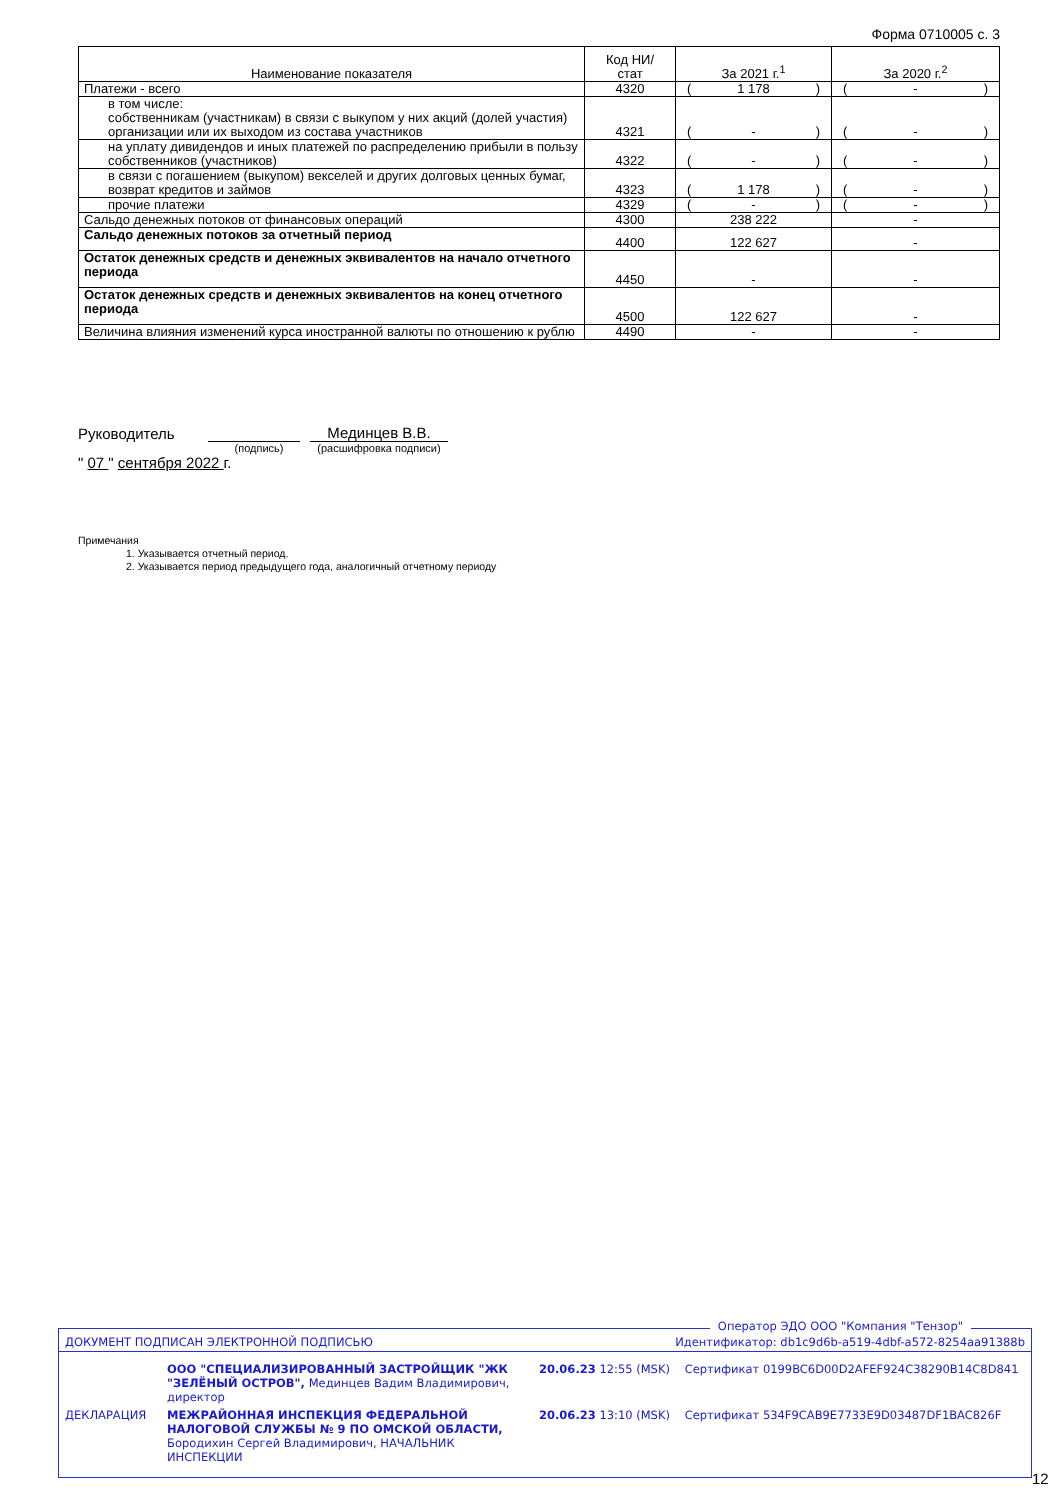Форма 0710005 с. 3
| Наименование показателя | Код НИ/ стат | За 2021 г.<sup>1</sup> | За 2020 г.<sup>2</sup> |
| --- | --- | --- | --- |
| Платежи - всего | 4320 | ( 1 178 ) | ( - ) |
| в том числе: собственникам (участникам) в связи с выкупом у них акций (долей участия) организации или их выходом из состава участников | 4321 | ( - ) | ( - ) |
| на уплату дивидендов и иных платежей по распределению прибыли в пользу собственников (участников) | 4322 | ( - ) | ( - ) |
| в связи с погашением (выкупом) векселей и других долговых ценных бумаг, возврат кредитов и займов | 4323 | ( 1 178 ) | ( - ) |
| прочие платежи | 4329 | ( - ) | ( - ) |
| Сальдо денежных потоков от финансовых операций | 4300 | 238 222 | - |
| Сальдо денежных потоков за отчетный период | 4400 | 122 627 | - |
| Остаток денежных средств и денежных эквивалентов на начало отчетного периода | 4450 | - | - |
| Остаток денежных средств и денежных эквивалентов на конец отчетного периода | 4500 | 122 627 | - |
| Величина влияния изменений курса иностранной валюты по отношению к рублю | 4490 | - | - |
Руководитель Мединцев В.В.
(подпись) (расшифровка подписи)
" 07 " сентября 2022 г.
Примечания
1. Указывается отчетный период.
2. Указывается период предыдущего года, аналогичный отчетному периоду
Оператор ЭДО ООО "Компания "Тензор"
| ДОКУМЕНТ ПОДПИСАН ЭЛЕКТРОННОЙ ПОДПИСЬЮ | | Идентификатор: db1c9d6b-a519-4dbf-a572-8254aa91388b | |
| | ООО "СПЕЦИАЛИЗИРОВАННЫЙ ЗАСТРОЙЩИК "ЖК "ЗЕЛЁНЫЙ ОСТРОВ", Мединцев Вадим Владимирович, директор | 20.06.23 12:55 (MSK) | Сертификат 0199BC6D00D2AFEF924C38290B14C8D841 |
| ДЕКЛАРАЦИЯ | МЕЖРАЙОННАЯ ИНСПЕКЦИЯ ФЕДЕРАЛЬНОЙ НАЛОГОВОЙ СЛУЖБЫ № 9 ПО ОМСКОЙ ОБЛАСТИ, Бородихин Сергей Владимирович, НАЧАЛЬНИК ИНСПЕКЦИИ | 20.06.23 13:10 (MSK) | Сертификат 534F9CAB9E7733E9D03487DF1BAC826F |
12